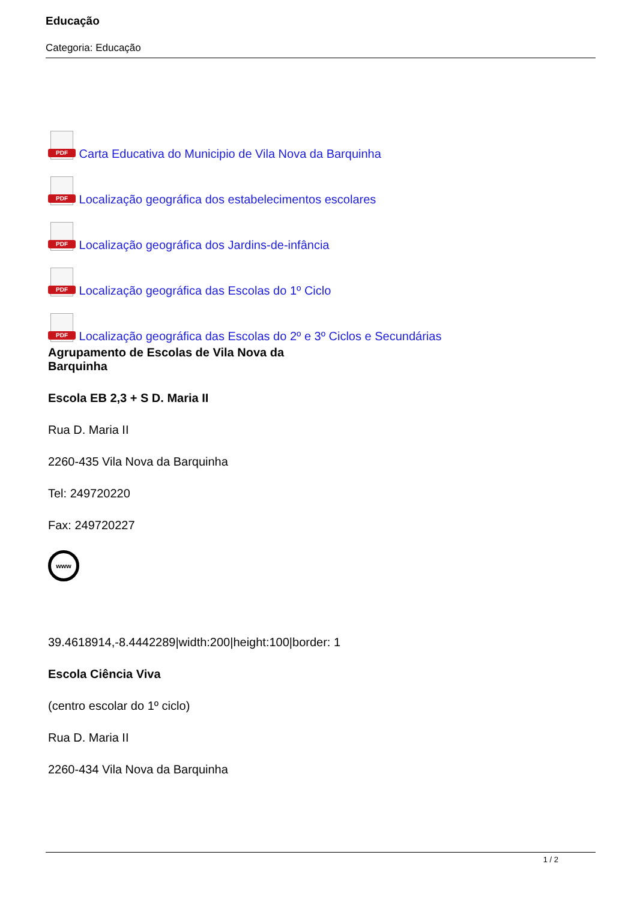Educação
Categoria: Educação
PDF Carta Educativa do Municipio de Vila Nova da Barquinha
PDF Localização geográfica dos estabelecimentos escolares
PDF Localização geográfica dos Jardins-de-infância
PDF Localização geográfica das Escolas do 1º Ciclo
PDF Localização geográfica das Escolas do 2º e 3º Ciclos e Secundárias
Agrupamento de Escolas de Vila Nova da Barquinha
Escola EB 2,3 + S D. Maria II
Rua D. Maria II
2260-435 Vila Nova da Barquinha
Tel: 249720220
Fax: 249720227
www
39.4618914,-8.4442289|width:200|height:100|border: 1
Escola Ciência Viva
(centro escolar do 1º ciclo)
Rua D. Maria II
2260-434 Vila Nova da Barquinha
1 / 2